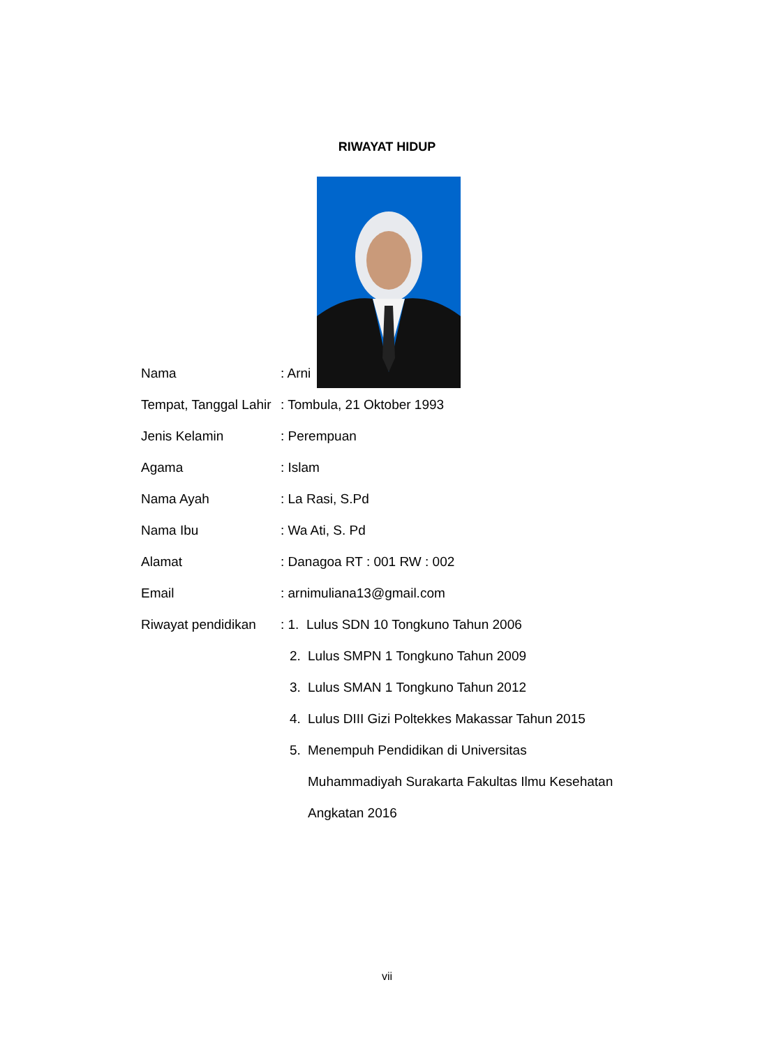RIWAYAT HIDUP
Nama: Arni
Tempat, Tanggal Lahir: Tombula, 21 Oktober 1993
Jenis Kelamin: Perempuan
Agama: Islam
Nama Ayah: La Rasi, S.Pd
Nama Ibu: Wa Ati, S. Pd
Alamat: Danagoa RT : 001 RW : 002
Email: arnimuliana13@gmail.com
Riwayat pendidikan: 1. Lulus SDN 10 Tongkuno Tahun 2006
2. Lulus SMPN 1 Tongkuno Tahun 2009
3. Lulus SMAN 1 Tongkuno Tahun 2012
4. Lulus DIII Gizi Poltekkes Makassar Tahun 2015
5. Menempuh Pendidikan di Universitas
Muhammadiyah Surakarta Fakultas Ilmu Kesehatan
Angkatan 2016
vii